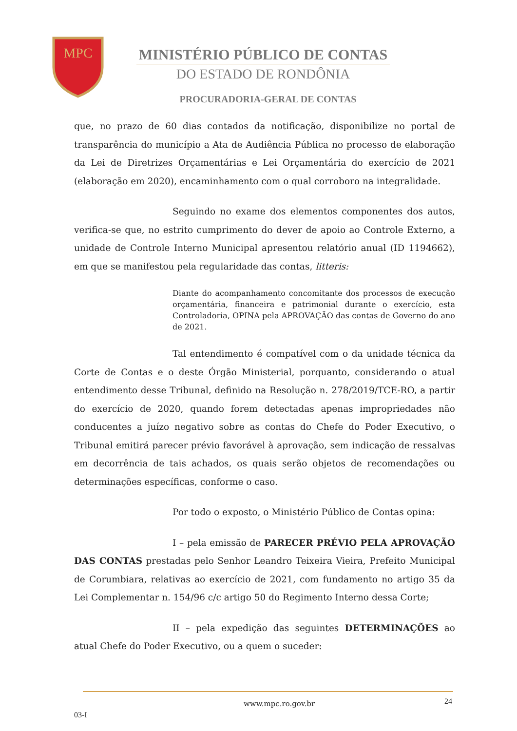MPC
MINISTÉRIO PÚBLICO DE CONTAS
DO ESTADO DE RONDÔNIA
PROCURADORIA-GERAL DE CONTAS
que, no prazo de 60 dias contados da notificação, disponibilize no portal de transparência do município a Ata de Audiência Pública no processo de elaboração da Lei de Diretrizes Orçamentárias e Lei Orçamentária do exercício de 2021 (elaboração em 2020), encaminhamento com o qual corroboro na integralidade.
Seguindo no exame dos elementos componentes dos autos, verifica-se que, no estrito cumprimento do dever de apoio ao Controle Externo, a unidade de Controle Interno Municipal apresentou relatório anual (ID 1194662), em que se manifestou pela regularidade das contas, litteris:
Diante do acompanhamento concomitante dos processos de execução orçamentária, financeira e patrimonial durante o exercício, esta Controladoria, OPINA pela APROVAÇÃO das contas de Governo do ano de 2021.
Tal entendimento é compatível com o da unidade técnica da Corte de Contas e o deste Órgão Ministerial, porquanto, considerando o atual entendimento desse Tribunal, definido na Resolução n. 278/2019/TCE-RO, a partir do exercício de 2020, quando forem detectadas apenas impropriedades não conducentes a juízo negativo sobre as contas do Chefe do Poder Executivo, o Tribunal emitirá parecer prévio favorável à aprovação, sem indicação de ressalvas em decorrência de tais achados, os quais serão objetos de recomendações ou determinações específicas, conforme o caso.
Por todo o exposto, o Ministério Público de Contas opina:
I – pela emissão de PARECER PRÉVIO PELA APROVAÇÃO DAS CONTAS prestadas pelo Senhor Leandro Teixeira Vieira, Prefeito Municipal de Corumbiara, relativas ao exercício de 2021, com fundamento no artigo 35 da Lei Complementar n. 154/96 c/c artigo 50 do Regimento Interno dessa Corte;
II – pela expedição das seguintes DETERMINAÇÕES ao atual Chefe do Poder Executivo, ou a quem o suceder:
www.mpc.ro.gov.br 24
03-I